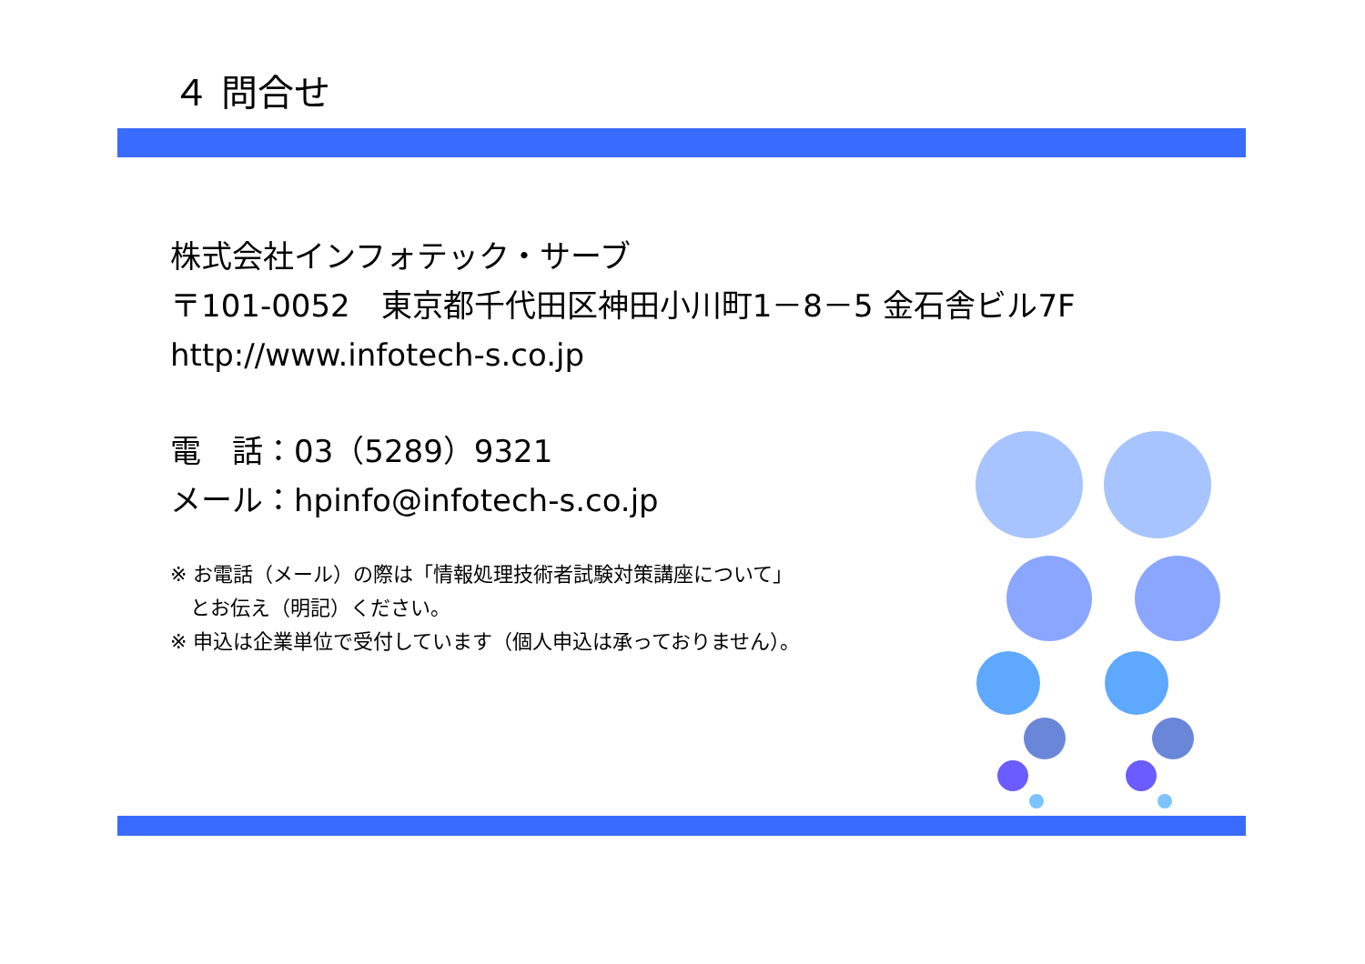４ 問合せ
株式会社インフォテック・サーブ
〒101-0052　東京都千代田区神田小川町1－8－5 金石舎ビル7F
http://www.infotech-s.co.jp
電　話：03（5289）9321
メール：hpinfo@infotech-s.co.jp
※ お電話（メール）の際は「情報処理技術者試験対策講座について」
　とお伝え（明記）ください。
※ 申込は企業単位で受付しています（個人申込は承っておりません）。